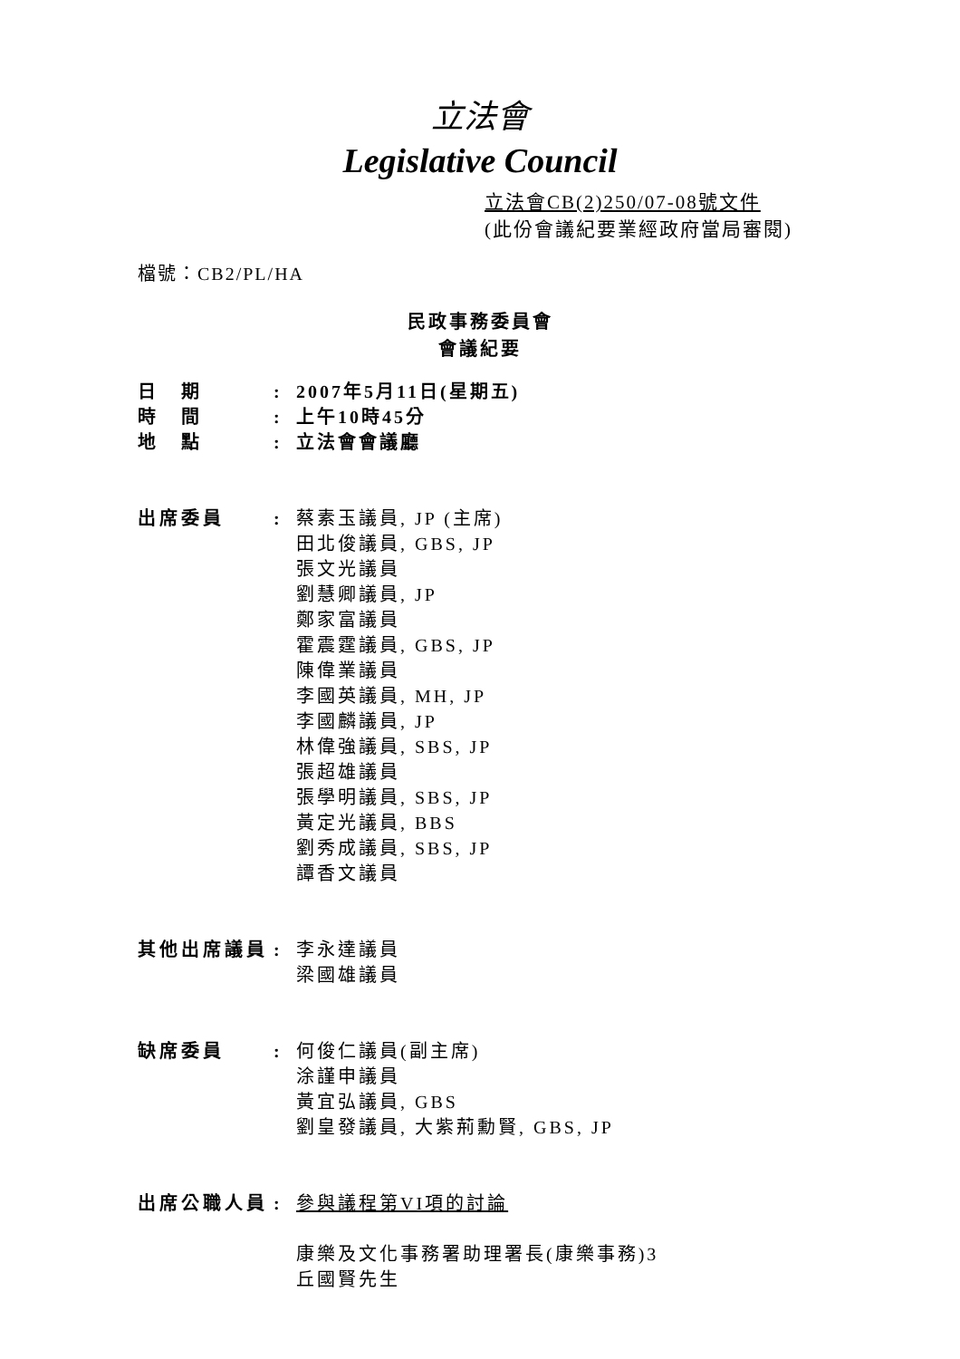立法會
Legislative Council
立法會CB(2)250/07-08號文件
(此份會議紀要業經政府當局審閱)
檔號：CB2/PL/HA
民政事務委員會
會議紀要
日　期 : 2007年5月11日(星期五)
時　間 : 上午10時45分
地　點 : 立法會會議廳
出席委員 : 蔡素玉議員, JP (主席)
田北俊議員, GBS, JP
張文光議員
劉慧卿議員, JP
鄭家富議員
霍震霆議員, GBS, JP
陳偉業議員
李國英議員, MH, JP
李國麟議員, JP
林偉強議員, SBS, JP
張超雄議員
張學明議員, SBS, JP
黃定光議員, BBS
劉秀成議員, SBS, JP
譚香文議員
其他出席議員 : 李永達議員
梁國雄議員
缺席委員 : 何俊仁議員(副主席)
涂謹申議員
黃宜弘議員, GBS
劉皇發議員, 大紫荊勳賢, GBS, JP
出席公職人員 : 參與議程第VI項的討論
康樂及文化事務署助理署長(康樂事務)3
丘國賢先生